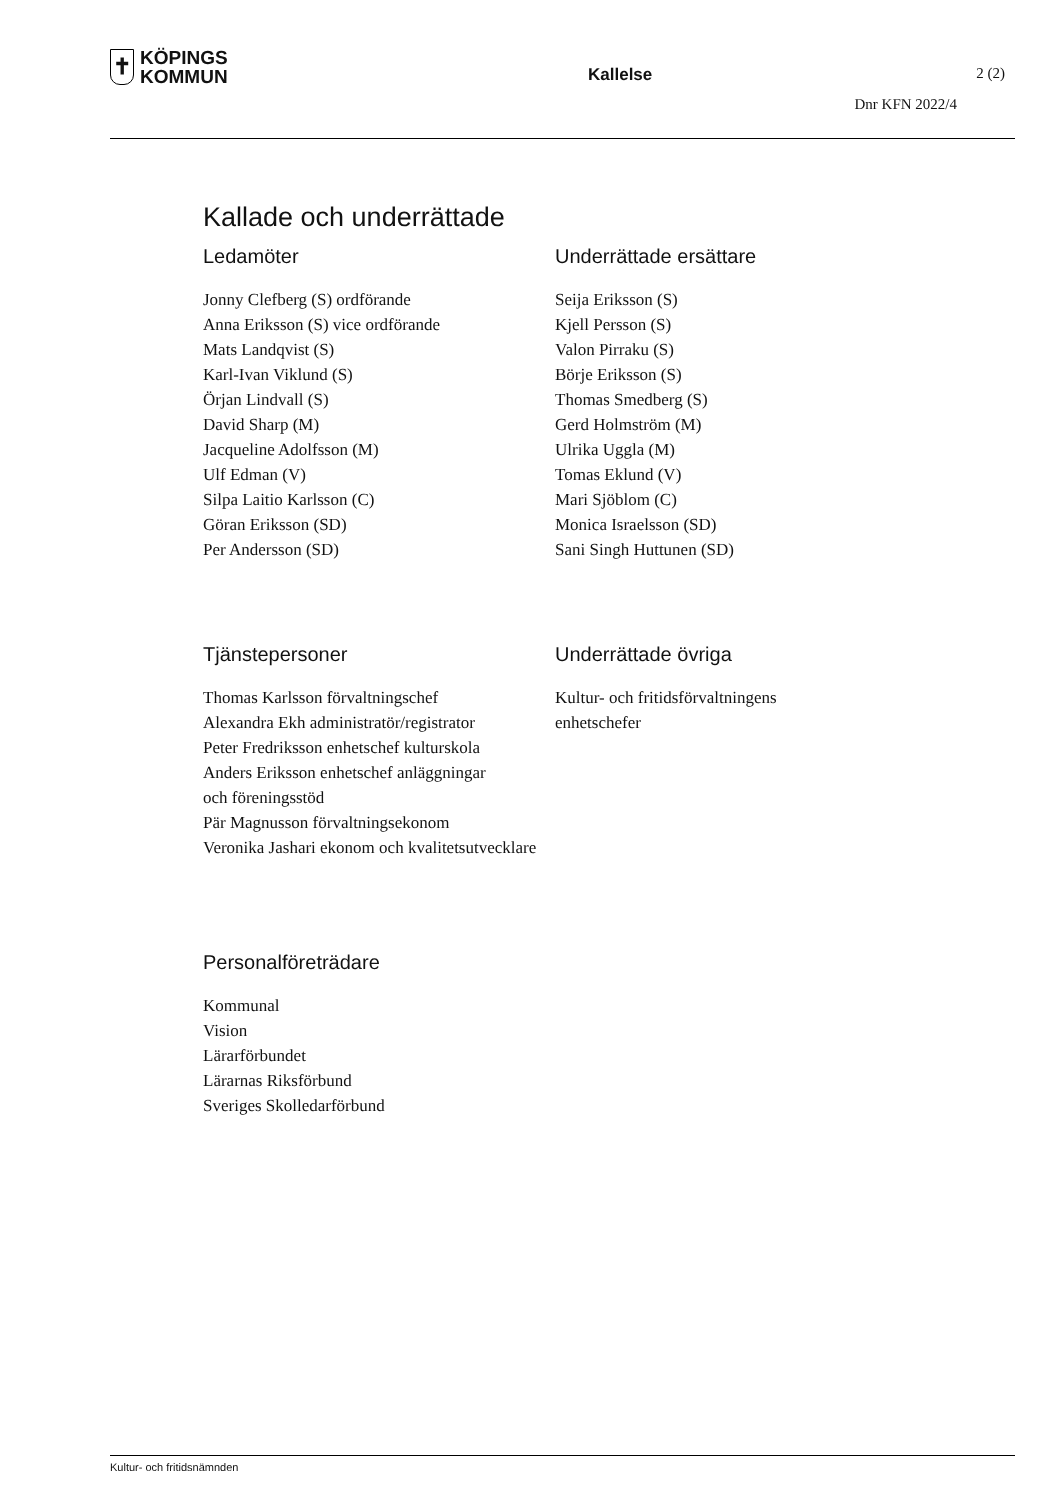✝
KÖPINGS
KOMMUN
Kallelse 2 (2)
Dnr KFN 2022/4
Kallade och underrättade
Ledamöter
Jonny Clefberg (S) ordförande
Anna Eriksson (S) vice ordförande
Mats Landqvist (S)
Karl-Ivan Viklund (S)
Örjan Lindvall (S)
David Sharp (M)
Jacqueline Adolfsson (M)
Ulf Edman (V)
Silpa Laitio Karlsson (C)
Göran Eriksson (SD)
Per Andersson (SD)
Underrättade ersättare
Seija Eriksson (S)
Kjell Persson (S)
Valon Pirraku (S)
Börje Eriksson (S)
Thomas Smedberg (S)
Gerd Holmström (M)
Ulrika Uggla (M)
Tomas Eklund (V)
Mari Sjöblom (C)
Monica Israelsson (SD)
Sani Singh Huttunen (SD)
Tjänstepersoner
Thomas Karlsson förvaltningschef
Alexandra Ekh administratör/registrator
Peter Fredriksson enhetschef kulturskola
Anders Eriksson enhetschef anläggningar
och föreningsstöd
Pär Magnusson förvaltningsekonom
Veronika Jashari ekonom och kvalitetsutvecklare
Underrättade övriga
Kultur- och fritidsförvaltningens
enhetschefer
Personalföreträdare
Kommunal
Vision
Lärarförbundet
Lärarnas Riksförbund
Sveriges Skolledarförbund
Kultur- och fritidsnämnden